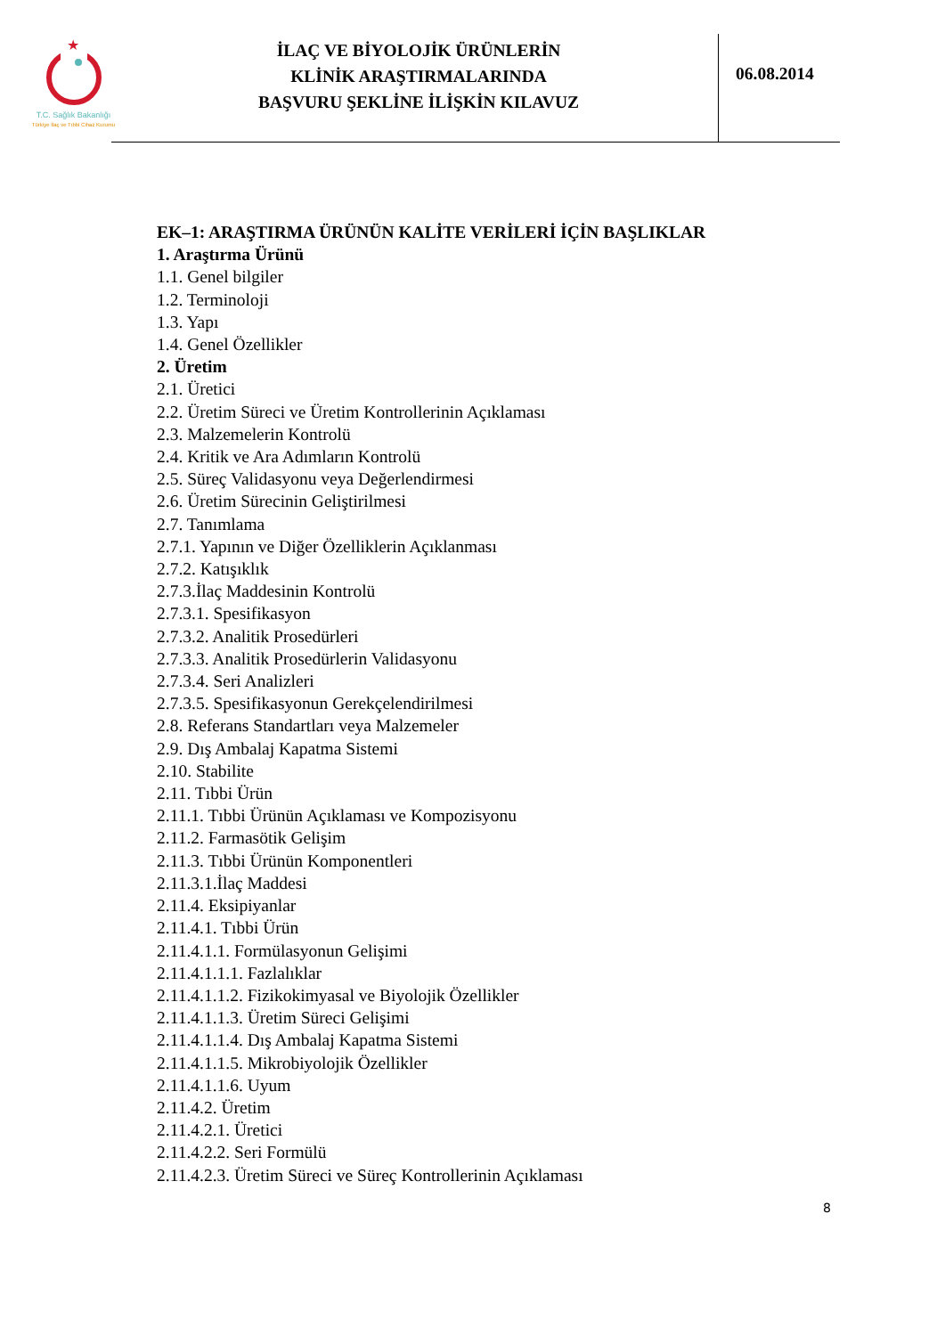★
T.C. Sağlık Bakanlığı
Türkiye İlaç ve Tıbbi Cihaz Kurumu
İLAÇ VE BİYOLOJİK ÜRÜNLERİN
KLİNİK ARAŞTIRMALARINDA
BAŞVURU ŞEKLİNE İLİŞKİN KILAVUZ
06.08.2014
EK–1: ARAŞTIRMA ÜRÜNÜN KALİTE VERİLERİ İÇİN BAŞLIKLAR
1. Araştırma Ürünü
1.1. Genel bilgiler
1.2. Terminoloji
1.3. Yapı
1.4. Genel Özellikler
2. Üretim
2.1. Üretici
2.2. Üretim Süreci ve Üretim Kontrollerinin Açıklaması
2.3. Malzemelerin Kontrolü
2.4. Kritik ve Ara Adımların Kontrolü
2.5. Süreç Validasyonu veya Değerlendirmesi
2.6. Üretim Sürecinin Geliştirilmesi
2.7. Tanımlama
2.7.1. Yapının ve Diğer Özelliklerin Açıklanması
2.7.2. Katışıklık
2.7.3.İlaç Maddesinin Kontrolü
2.7.3.1. Spesifikasyon
2.7.3.2. Analitik Prosedürleri
2.7.3.3. Analitik Prosedürlerin Validasyonu
2.7.3.4. Seri Analizleri
2.7.3.5. Spesifikasyonun Gerekçelendirilmesi
2.8. Referans Standartları veya Malzemeler
2.9. Dış Ambalaj Kapatma Sistemi
2.10. Stabilite
2.11. Tıbbi Ürün
2.11.1. Tıbbi Ürünün Açıklaması ve Kompozisyonu
2.11.2. Farmasötik Gelişim
2.11.3. Tıbbi Ürünün Komponentleri
2.11.3.1.İlaç Maddesi
2.11.4. Eksipiyanlar
2.11.4.1. Tıbbi Ürün
2.11.4.1.1. Formülasyonun Gelişimi
2.11.4.1.1.1. Fazlalıklar
2.11.4.1.1.2. Fizikokimyasal ve Biyolojik Özellikler
2.11.4.1.1.3. Üretim Süreci Gelişimi
2.11.4.1.1.4. Dış Ambalaj Kapatma Sistemi
2.11.4.1.1.5. Mikrobiyolojik Özellikler
2.11.4.1.1.6. Uyum
2.11.4.2. Üretim
2.11.4.2.1. Üretici
2.11.4.2.2. Seri Formülü
2.11.4.2.3. Üretim Süreci ve Süreç Kontrollerinin Açıklaması
8